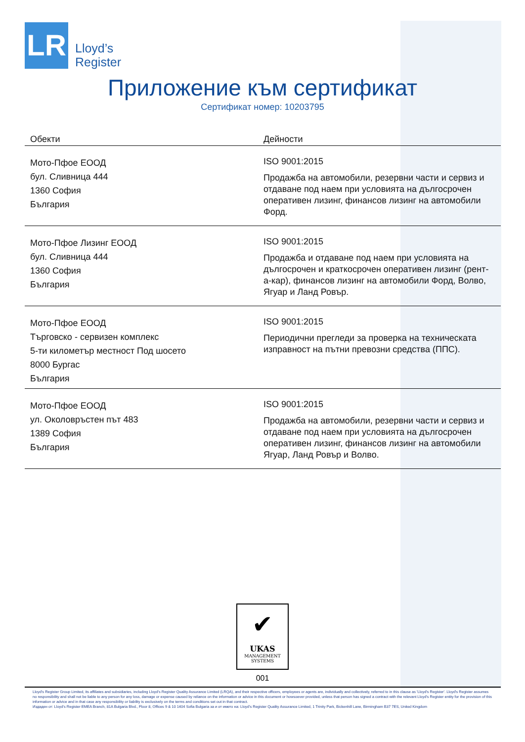LR
Lloyd’s
Register
Приложение към сертификат
Сертификат номер: 10203795
| Обекти | Дейности |
| --- | --- |
| Мото-Пфое ЕООД бул. Сливница 444 1360 София България | ISO 9001:2015 Продажба на автомобили, резервни части и сервиз и отдаване под наем при условията на дългосрочен оперативен лизинг, финансов лизинг на автомобили Форд. |
| Мото-Пфое Лизинг ЕООД бул. Сливница 444 1360 София България | ISO 9001:2015 Продажба и отдаване под наем при условията на дългосрочен и краткосрочен оперативен лизинг (рент-а-кар), финансов лизинг на автомобили Форд, Волво, Ягуар и Ланд Ровър. |
| Мото-Пфое ЕООД Търговско - сервизен комплекс 5-ти километър местност Под шосето 8000 Бургас България | ISO 9001:2015 Периодични прегледи за проверка на техническата изправност на пътни превозни средства (ППС). |
| Мото-Пфое ЕООД ул. Околовръстен път 483 1389 София България | ISO 9001:2015 Продажба на автомобили, резервни части и сервиз и отдаване под наем при условията на дългосрочен оперативен лизинг, финансов лизинг на автомобили Ягуар, Ланд Ровър и Волво. |
✔
UKAS
MANAGEMENT
SYSTEMS
001
Lloyd's Register Group Limited, its affiliates and subsidiaries, including Lloyd's Register Quality Assurance Limited (LRQA), and their respective officers, employees or agents are, individually and collectively, referred to in this clause as 'Lloyd's Register'. Lloyd's Register assumes no responsibility and shall not be liable to any person for any loss, damage or expense caused by reliance on the information or advice in this document or howsoever provided, unless that person has signed a contract with the relevant Lloyd's Register entity for the provision of this information or advice and in that case any responsibility or liability is exclusively on the terms and conditions set out in that contract.
Издаден от: Lloyd's Register EMEA Branch, 81A Bulgaria Blvd., Floor 8, Offices 9 & 10 1404 Sofia Bulgaria за и от името на: Lloyd's Register Quality Assurance Limited, 1 Trinity Park, Bickenhill Lane, Birmingham B37 7ES, United Kingdom